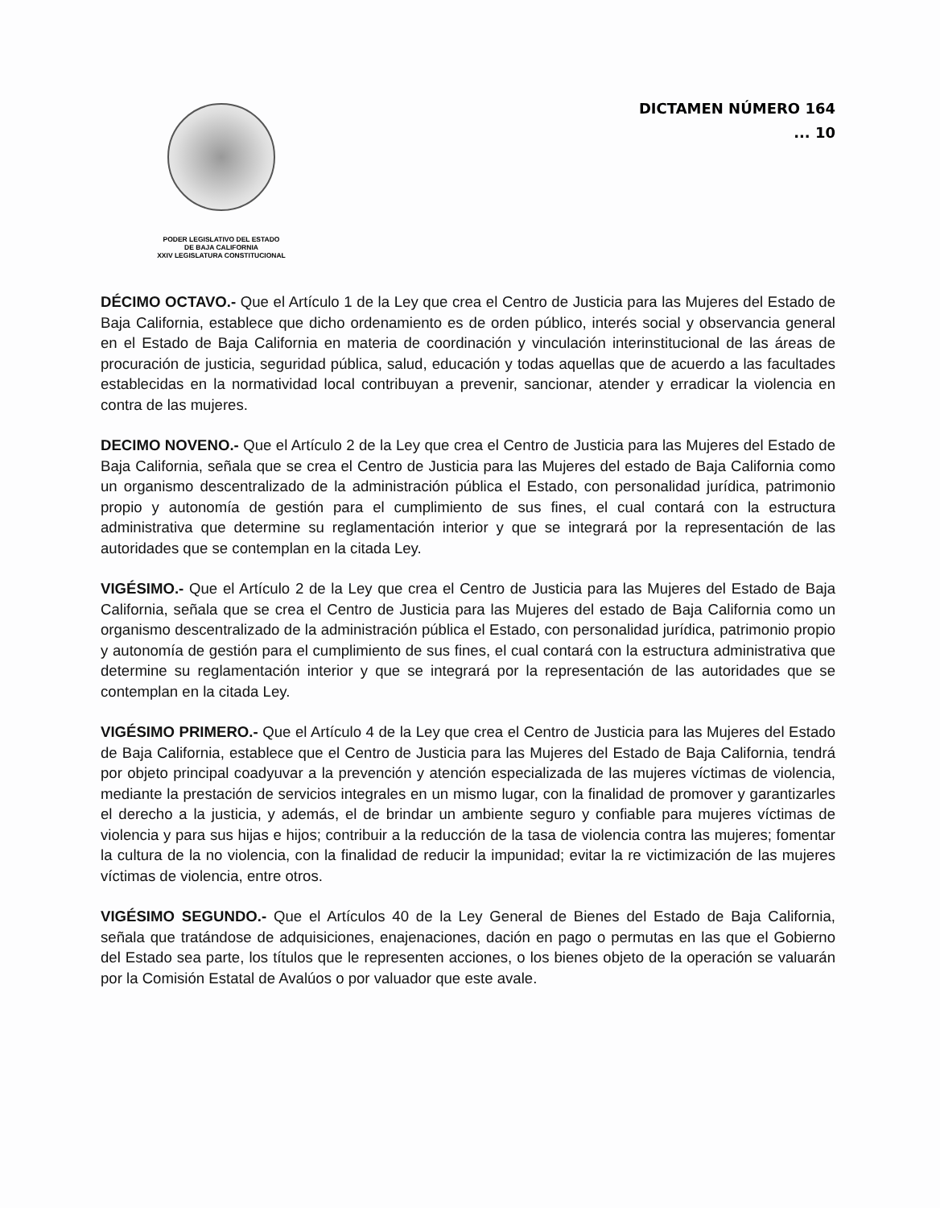PODER LEGISLATIVO DEL ESTADO
DE BAJA CALIFORNIA
XXIV LEGISLATURA CONSTITUCIONAL
DICTAMEN NÚMERO 164
... 10
DÉCIMO OCTAVO.- Que el Artículo 1 de la Ley que crea el Centro de Justicia para las Mujeres del Estado de Baja California, establece que dicho ordenamiento es de orden público, interés social y observancia general en el Estado de Baja California en materia de coordinación y vinculación interinstitucional de las áreas de procuración de justicia, seguridad pública, salud, educación y todas aquellas que de acuerdo a las facultades establecidas en la normatividad local contribuyan a prevenir, sancionar, atender y erradicar la violencia en contra de las mujeres.
DECIMO NOVENO.- Que el Artículo 2 de la Ley que crea el Centro de Justicia para las Mujeres del Estado de Baja California, señala que se crea el Centro de Justicia para las Mujeres del estado de Baja California como un organismo descentralizado de la administración pública el Estado, con personalidad jurídica, patrimonio propio y autonomía de gestión para el cumplimiento de sus fines, el cual contará con la estructura administrativa que determine su reglamentación interior y que se integrará por la representación de las autoridades que se contemplan en la citada Ley.
VIGÉSIMO.- Que el Artículo 2 de la Ley que crea el Centro de Justicia para las Mujeres del Estado de Baja California, señala que se crea el Centro de Justicia para las Mujeres del estado de Baja California como un organismo descentralizado de la administración pública el Estado, con personalidad jurídica, patrimonio propio y autonomía de gestión para el cumplimiento de sus fines, el cual contará con la estructura administrativa que determine su reglamentación interior y que se integrará por la representación de las autoridades que se contemplan en la citada Ley.
VIGÉSIMO PRIMERO.- Que el Artículo 4 de la Ley que crea el Centro de Justicia para las Mujeres del Estado de Baja California, establece que el Centro de Justicia para las Mujeres del Estado de Baja California, tendrá por objeto principal coadyuvar a la prevención y atención especializada de las mujeres víctimas de violencia, mediante la prestación de servicios integrales en un mismo lugar, con la finalidad de promover y garantizarles el derecho a la justicia, y además, el de brindar un ambiente seguro y confiable para mujeres víctimas de violencia y para sus hijas e hijos; contribuir a la reducción de la tasa de violencia contra las mujeres; fomentar la cultura de la no violencia, con la finalidad de reducir la impunidad; evitar la re victimización de las mujeres víctimas de violencia, entre otros.
VIGÉSIMO SEGUNDO.- Que el Artículos 40 de la Ley General de Bienes del Estado de Baja California, señala que tratándose de adquisiciones, enajenaciones, dación en pago o permutas en las que el Gobierno del Estado sea parte, los títulos que le representen acciones, o los bienes objeto de la operación se valuarán por la Comisión Estatal de Avalúos o por valuador que este avale.